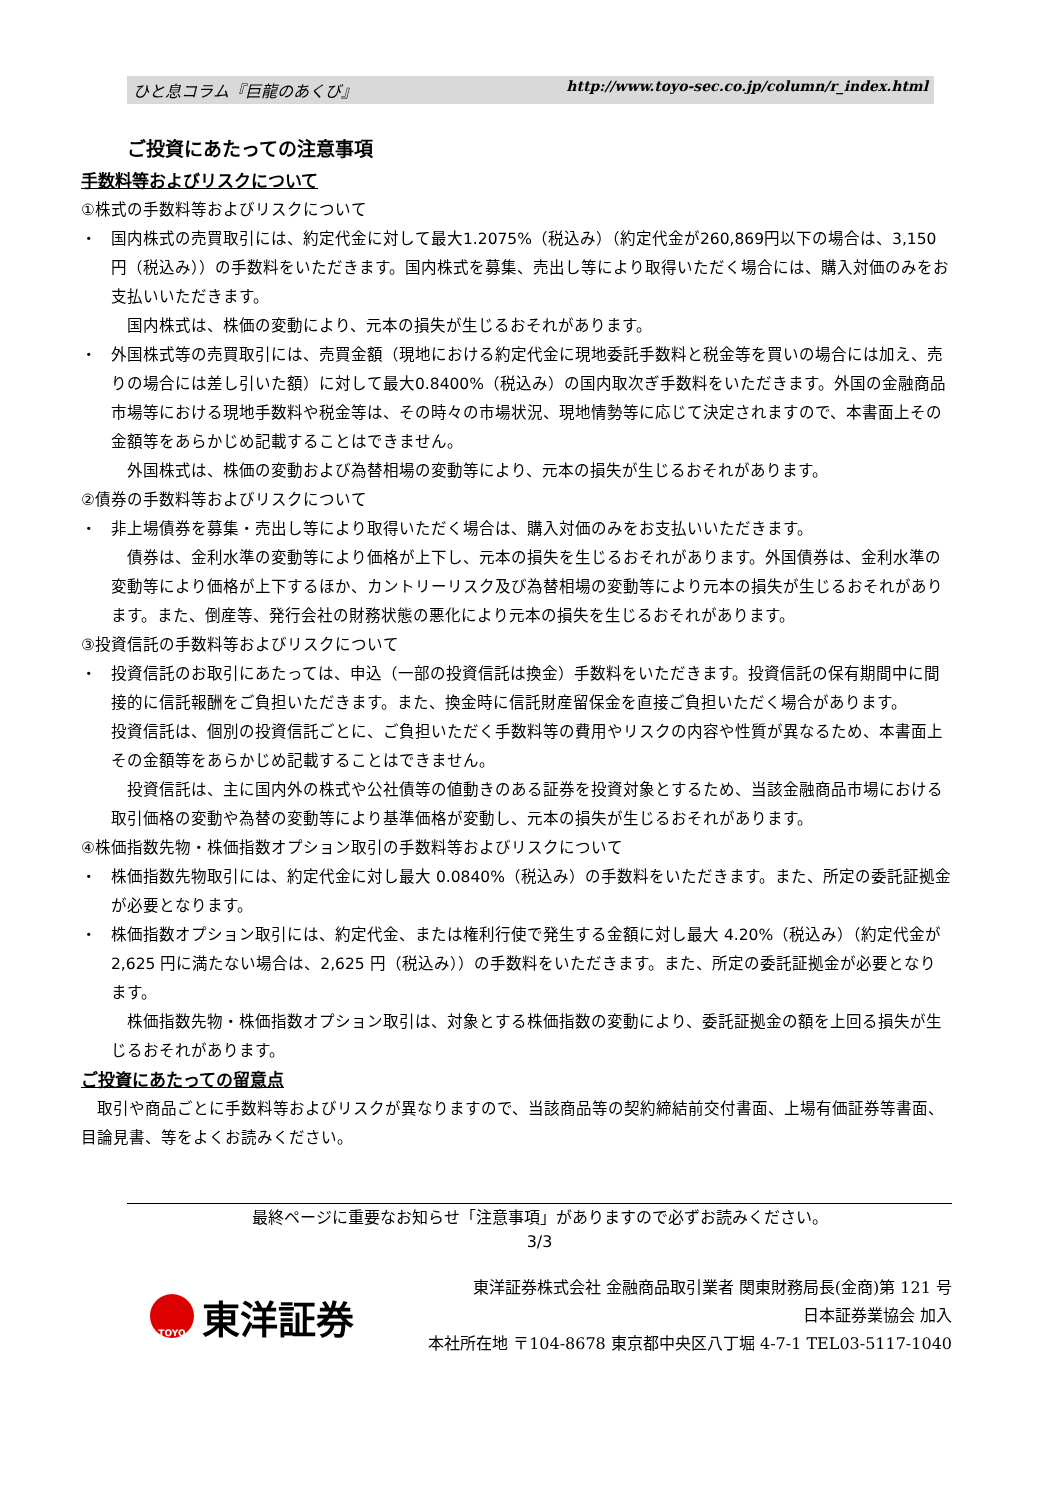ひと息コラム『巨龍のあくび』 http://www.toyo-sec.co.jp/column/r_index.html
ご投資にあたっての注意事項
手数料等およびリスクについて
①株式の手数料等およびリスクについて
・ 国内株式の売買取引には、約定代金に対して最大1.2075%（税込み）（約定代金が260,869円以下の場合は、3,150 円（税込み））の手数料をいただきます。国内株式を募集、売出し等により取得いただく場合には、購入対価のみをお支払いいただきます。
　国内株式は、株価の変動により、元本の損失が生じるおそれがあります。
・ 外国株式等の売買取引には、売買金額（現地における約定代金に現地委託手数料と税金等を買いの場合には加え、売りの場合には差し引いた額）に対して最大0.8400%（税込み）の国内取次ぎ手数料をいただきます。外国の金融商品市場等における現地手数料や税金等は、その時々の市場状況、現地情勢等に応じて決定されますので、本書面上その金額等をあらかじめ記載することはできません。
　外国株式は、株価の変動および為替相場の変動等により、元本の損失が生じるおそれがあります。
②債券の手数料等およびリスクについて
・ 非上場債券を募集・売出し等により取得いただく場合は、購入対価のみをお支払いいただきます。
　債券は、金利水準の変動等により価格が上下し、元本の損失を生じるおそれがあります。外国債券は、金利水準の変動等により価格が上下するほか、カントリーリスク及び為替相場の変動等により元本の損失が生じるおそれがあります。また、倒産等、発行会社の財務状態の悪化により元本の損失を生じるおそれがあります。
③投資信託の手数料等およびリスクについて
・ 投資信託のお取引にあたっては、申込（一部の投資信託は換金）手数料をいただきます。投資信託の保有期間中に間接的に信託報酬をご負担いただきます。また、換金時に信託財産留保金を直接ご負担いただく場合があります。
投資信託は、個別の投資信託ごとに、ご負担いただく手数料等の費用やリスクの内容や性質が異なるため、本書面上その金額等をあらかじめ記載することはできません。
　投資信託は、主に国内外の株式や公社債等の値動きのある証券を投資対象とするため、当該金融商品市場における取引価格の変動や為替の変動等により基準価格が変動し、元本の損失が生じるおそれがあります。
④株価指数先物・株価指数オプション取引の手数料等およびリスクについて
・ 株価指数先物取引には、約定代金に対し最大 0.0840%（税込み）の手数料をいただきます。また、所定の委託証拠金が必要となります。
・ 株価指数オプション取引には、約定代金、または権利行使で発生する金額に対し最大 4.20%（税込み）（約定代金が 2,625 円に満たない場合は、2,625 円（税込み））の手数料をいただきます。また、所定の委託証拠金が必要となります。
　株価指数先物・株価指数オプション取引は、対象とする株価指数の変動により、委託証拠金の額を上回る損失が生じるおそれがあります。
ご投資にあたっての留意点
　取引や商品ごとに手数料等およびリスクが異なりますので、当該商品等の契約締結前交付書面、上場有価証券等書面、目論見書、等をよくお読みください。
最終ページに重要なお知らせ「注意事項」がありますので必ずお読みください。
3/3
TOYO
東洋証券
東洋証券株式会社 金融商品取引業者 関東財務局長(金商)第 121 号
日本証券業協会 加入
本社所在地 〒104-8678 東京都中央区八丁堀 4-7-1 TEL03-5117-1040